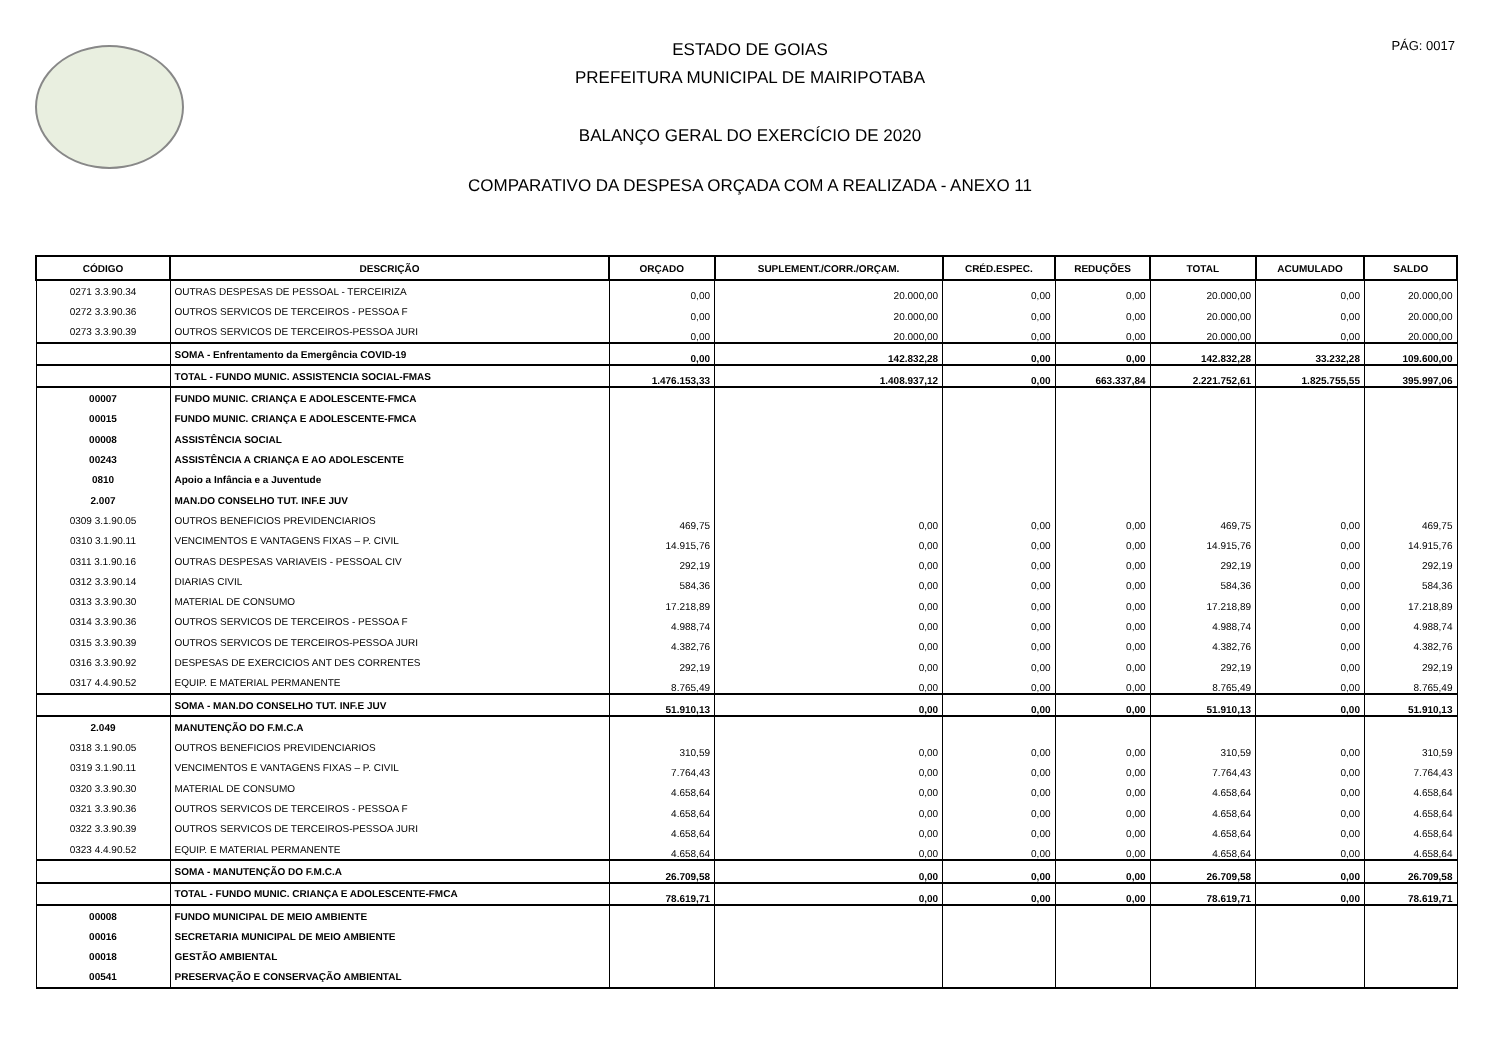PÁG: 0017
ESTADO DE GOIAS
PREFEITURA MUNICIPAL DE MAIRIPOTABA
BALANÇO GERAL DO EXERCÍCIO DE 2020
COMPARATIVO DA DESPESA ORÇADA COM A REALIZADA - ANEXO 11
| CÓDIGO | DESCRIÇÃO | ORÇADO | SUPLEMENT./CORR./ORÇAM. | CRÉD.ESPEC. | REDUÇÕES | TOTAL | ACUMULADO | SALDO |
| --- | --- | --- | --- | --- | --- | --- | --- | --- |
| 0271 3.3.90.34 | OUTRAS DESPESAS DE PESSOAL - TERCEIRIZA | 0,00 | 20.000,00 | 0,00 | 0,00 | 20.000,00 | 0,00 | 20.000,00 |
| 0272 3.3.90.36 | OUTROS SERVICOS DE TERCEIROS - PESSOA F | 0,00 | 20.000,00 | 0,00 | 0,00 | 20.000,00 | 0,00 | 20.000,00 |
| 0273 3.3.90.39 | OUTROS SERVICOS DE TERCEIROS-PESSOA JURI | 0,00 | 20.000,00 | 0,00 | 0,00 | 20.000,00 | 0,00 | 20.000,00 |
| | SOMA - Enfrentamento da Emergência COVID-19 | 0,00 | 142.832,28 | 0,00 | 0,00 | 142.832,28 | 33.232,28 | 109.600,00 |
| | TOTAL - FUNDO MUNIC. ASSISTENCIA SOCIAL-FMAS | 1.476.153,33 | 1.408.937,12 | 0,00 | 663.337,84 | 2.221.752,61 | 1.825.755,55 | 395.997,06 |
| 00007 | FUNDO MUNIC. CRIANÇA E ADOLESCENTE-FMCA | | | | | | | |
| 00015 | FUNDO MUNIC. CRIANÇA E ADOLESCENTE-FMCA | | | | | | | |
| 00008 | ASSISTÊNCIA SOCIAL | | | | | | | |
| 00243 | ASSISTÊNCIA A CRIANÇA E AO ADOLESCENTE | | | | | | | |
| 0810 | Apoio a Infância e a Juventude | | | | | | | |
| 2.007 | MAN.DO CONSELHO TUT. INF.E JUV | | | | | | | |
| 0309 3.1.90.05 | OUTROS BENEFICIOS PREVIDENCIARIOS | 469,75 | 0,00 | 0,00 | 0,00 | 469,75 | 0,00 | 469,75 |
| 0310 3.1.90.11 | VENCIMENTOS E VANTAGENS FIXAS – P. CIVIL | 14.915,76 | 0,00 | 0,00 | 0,00 | 14.915,76 | 0,00 | 14.915,76 |
| 0311 3.1.90.16 | OUTRAS DESPESAS VARIAVEIS - PESSOAL CIV | 292,19 | 0,00 | 0,00 | 0,00 | 292,19 | 0,00 | 292,19 |
| 0312 3.3.90.14 | DIARIAS CIVIL | 584,36 | 0,00 | 0,00 | 0,00 | 584,36 | 0,00 | 584,36 |
| 0313 3.3.90.30 | MATERIAL DE CONSUMO | 17.218,89 | 0,00 | 0,00 | 0,00 | 17.218,89 | 0,00 | 17.218,89 |
| 0314 3.3.90.36 | OUTROS SERVICOS DE TERCEIROS - PESSOA F | 4.988,74 | 0,00 | 0,00 | 0,00 | 4.988,74 | 0,00 | 4.988,74 |
| 0315 3.3.90.39 | OUTROS SERVICOS DE TERCEIROS-PESSOA JURI | 4.382,76 | 0,00 | 0,00 | 0,00 | 4.382,76 | 0,00 | 4.382,76 |
| 0316 3.3.90.92 | DESPESAS DE EXERCICIOS ANT DES CORRENTES | 292,19 | 0,00 | 0,00 | 0,00 | 292,19 | 0,00 | 292,19 |
| 0317 4.4.90.52 | EQUIP. E MATERIAL PERMANENTE | 8.765,49 | 0,00 | 0,00 | 0,00 | 8.765,49 | 0,00 | 8.765,49 |
| | SOMA - MAN.DO CONSELHO TUT. INF.E JUV | 51.910,13 | 0,00 | 0,00 | 0,00 | 51.910,13 | 0,00 | 51.910,13 |
| 2.049 | MANUTENÇÃO DO F.M.C.A | | | | | | | |
| 0318 3.1.90.05 | OUTROS BENEFICIOS PREVIDENCIARIOS | 310,59 | 0,00 | 0,00 | 0,00 | 310,59 | 0,00 | 310,59 |
| 0319 3.1.90.11 | VENCIMENTOS E VANTAGENS FIXAS – P. CIVIL | 7.764,43 | 0,00 | 0,00 | 0,00 | 7.764,43 | 0,00 | 7.764,43 |
| 0320 3.3.90.30 | MATERIAL DE CONSUMO | 4.658,64 | 0,00 | 0,00 | 0,00 | 4.658,64 | 0,00 | 4.658,64 |
| 0321 3.3.90.36 | OUTROS SERVICOS DE TERCEIROS - PESSOA F | 4.658,64 | 0,00 | 0,00 | 0,00 | 4.658,64 | 0,00 | 4.658,64 |
| 0322 3.3.90.39 | OUTROS SERVICOS DE TERCEIROS-PESSOA JURI | 4.658,64 | 0,00 | 0,00 | 0,00 | 4.658,64 | 0,00 | 4.658,64 |
| 0323 4.4.90.52 | EQUIP. E MATERIAL PERMANENTE | 4.658,64 | 0,00 | 0,00 | 0,00 | 4.658,64 | 0,00 | 4.658,64 |
| | SOMA - MANUTENÇÃO DO F.M.C.A | 26.709,58 | 0,00 | 0,00 | 0,00 | 26.709,58 | 0,00 | 26.709,58 |
| | TOTAL - FUNDO MUNIC. CRIANÇA E ADOLESCENTE-FMCA | 78.619,71 | 0,00 | 0,00 | 0,00 | 78.619,71 | 0,00 | 78.619,71 |
| 00008 | FUNDO MUNICIPAL DE MEIO AMBIENTE | | | | | | | |
| 00016 | SECRETARIA MUNICIPAL DE MEIO AMBIENTE | | | | | | | |
| 00018 | GESTÃO AMBIENTAL | | | | | | | |
| 00541 | PRESERVAÇÃO E CONSERVAÇÃO AMBIENTAL | | | | | | | |